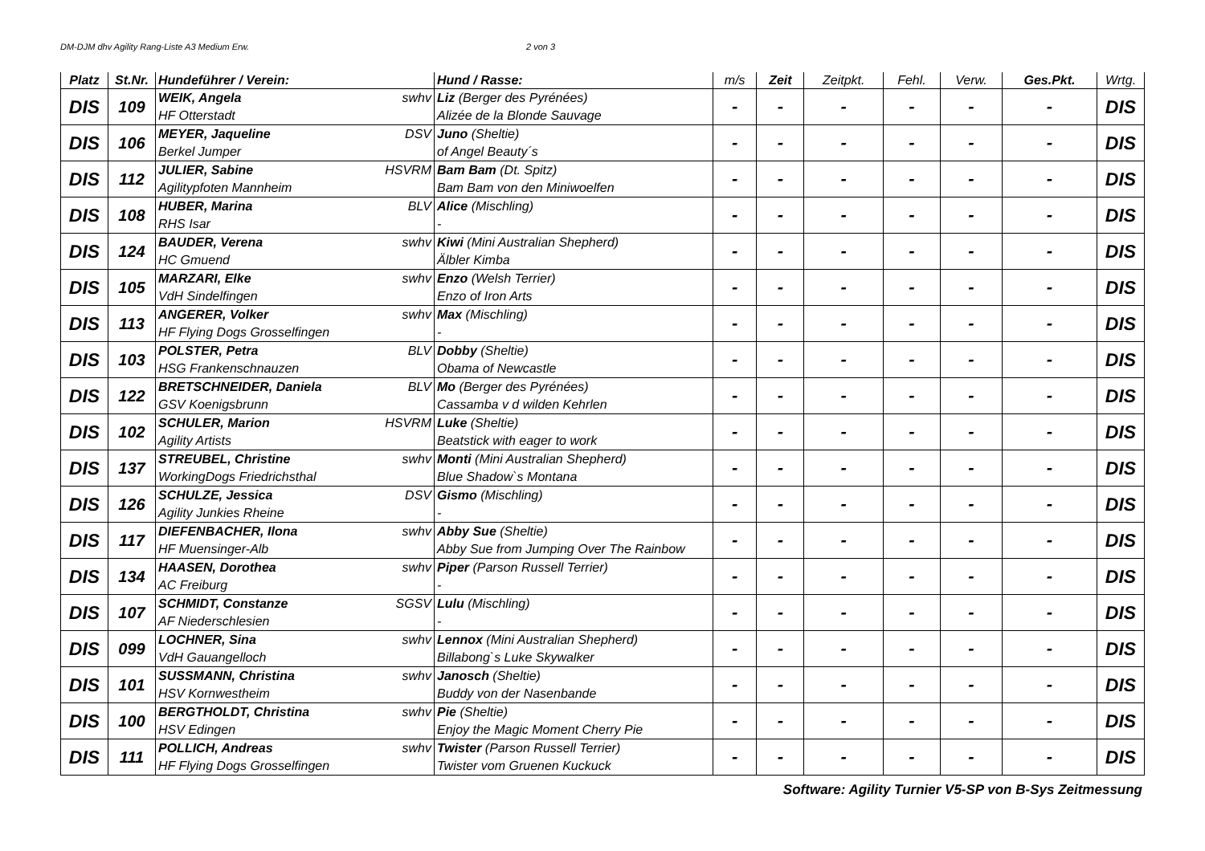DM-DJM dhv Agility Rang-Liste A3 Medium Erw. 2 von 3
| Platz | St.Nr. | Hundeführer / Verein: | Hund / Rasse: | m/s | Zeit | Zeitpkt. | Fehl. | Verw. | Ges.Pkt. | Wrtg. |
| --- | --- | --- | --- | --- | --- | --- | --- | --- | --- | --- |
| DIS | 109 | WEIK, Angela swhv HF Otterstadt | Liz (Berger des Pyrénées) Alizée de la Blonde Sauvage | - | - | - | - | - | - | DIS |
| DIS | 106 | MEYER, Jaqueline DSV Berkel Jumper | Juno (Sheltie) of Angel Beauty´s | - | - | - | - | - | - | DIS |
| DIS | 112 | JULIER, Sabine HSVRM Agilitypfoten Mannheim | Bam Bam (Dt. Spitz) Bam Bam von den Miniwoelfen | - | - | - | - | - | - | DIS |
| DIS | 108 | HUBER, Marina BLV RHS Isar | Alice (Mischling) - | - | - | - | - | - | - | DIS |
| DIS | 124 | BAUDER, Verena swhv HC Gmuend | Kiwi (Mini Australian Shepherd) Älbler Kimba | - | - | - | - | - | - | DIS |
| DIS | 105 | MARZARI, Elke swhv VdH Sindelfingen | Enzo (Welsh Terrier) Enzo of Iron Arts | - | - | - | - | - | - | DIS |
| DIS | 113 | ANGERER, Volker swhv HF Flying Dogs Grosselfingen | Max (Mischling) - | - | - | - | - | - | - | DIS |
| DIS | 103 | POLSTER, Petra BLV HSG Frankenschnauzen | Dobby (Sheltie) Obama of Newcastle | - | - | - | - | - | - | DIS |
| DIS | 122 | BRETSCHNEIDER, Daniela BLV GSV Koenigsbrunn | Mo (Berger des Pyrénées) Cassamba v d wilden Kehrlen | - | - | - | - | - | - | DIS |
| DIS | 102 | SCHULER, Marion HSVRM Agility Artists | Luke (Sheltie) Beatstick with eager to work | - | - | - | - | - | - | DIS |
| DIS | 137 | STREUBEL, Christine swhv WorkingDogs Friedrichsthal | Monti (Mini Australian Shepherd) Blue Shadow`s Montana | - | - | - | - | - | - | DIS |
| DIS | 126 | SCHULZE, Jessica DSV Agility Junkies Rheine | Gismo (Mischling) - | - | - | - | - | - | - | DIS |
| DIS | 117 | DIEFENBACHER, Ilona swhv HF Muensinger-Alb | Abby Sue (Sheltie) Abby Sue from Jumping Over The Rainbow | - | - | - | - | - | - | DIS |
| DIS | 134 | HAASEN, Dorothea swhv AC Freiburg | Piper (Parson Russell Terrier) - | - | - | - | - | - | - | DIS |
| DIS | 107 | SCHMIDT, Constanze SGSV AF Niederschlesien | Lulu (Mischling) - | - | - | - | - | - | - | DIS |
| DIS | 099 | LOCHNER, Sina swhv VdH Gauangelloch | Lennox (Mini Australian Shepherd) Billabong`s Luke Skywalker | - | - | - | - | - | - | DIS |
| DIS | 101 | SUSSMANN, Christina swhv HSV Kornwestheim | Janosch (Sheltie) Buddy von der Nasenbande | - | - | - | - | - | - | DIS |
| DIS | 100 | BERGTHOLDT, Christina swhv HSV Edingen | Pie (Sheltie) Enjoy the Magic Moment Cherry Pie | - | - | - | - | - | - | DIS |
| DIS | 111 | POLLICH, Andreas swhv HF Flying Dogs Grosselfingen | Twister (Parson Russell Terrier) Twister vom Gruenen Kuckuck | - | - | - | - | - | - | DIS |
Software: Agility Turnier V5-SP von B-Sys Zeitmessung